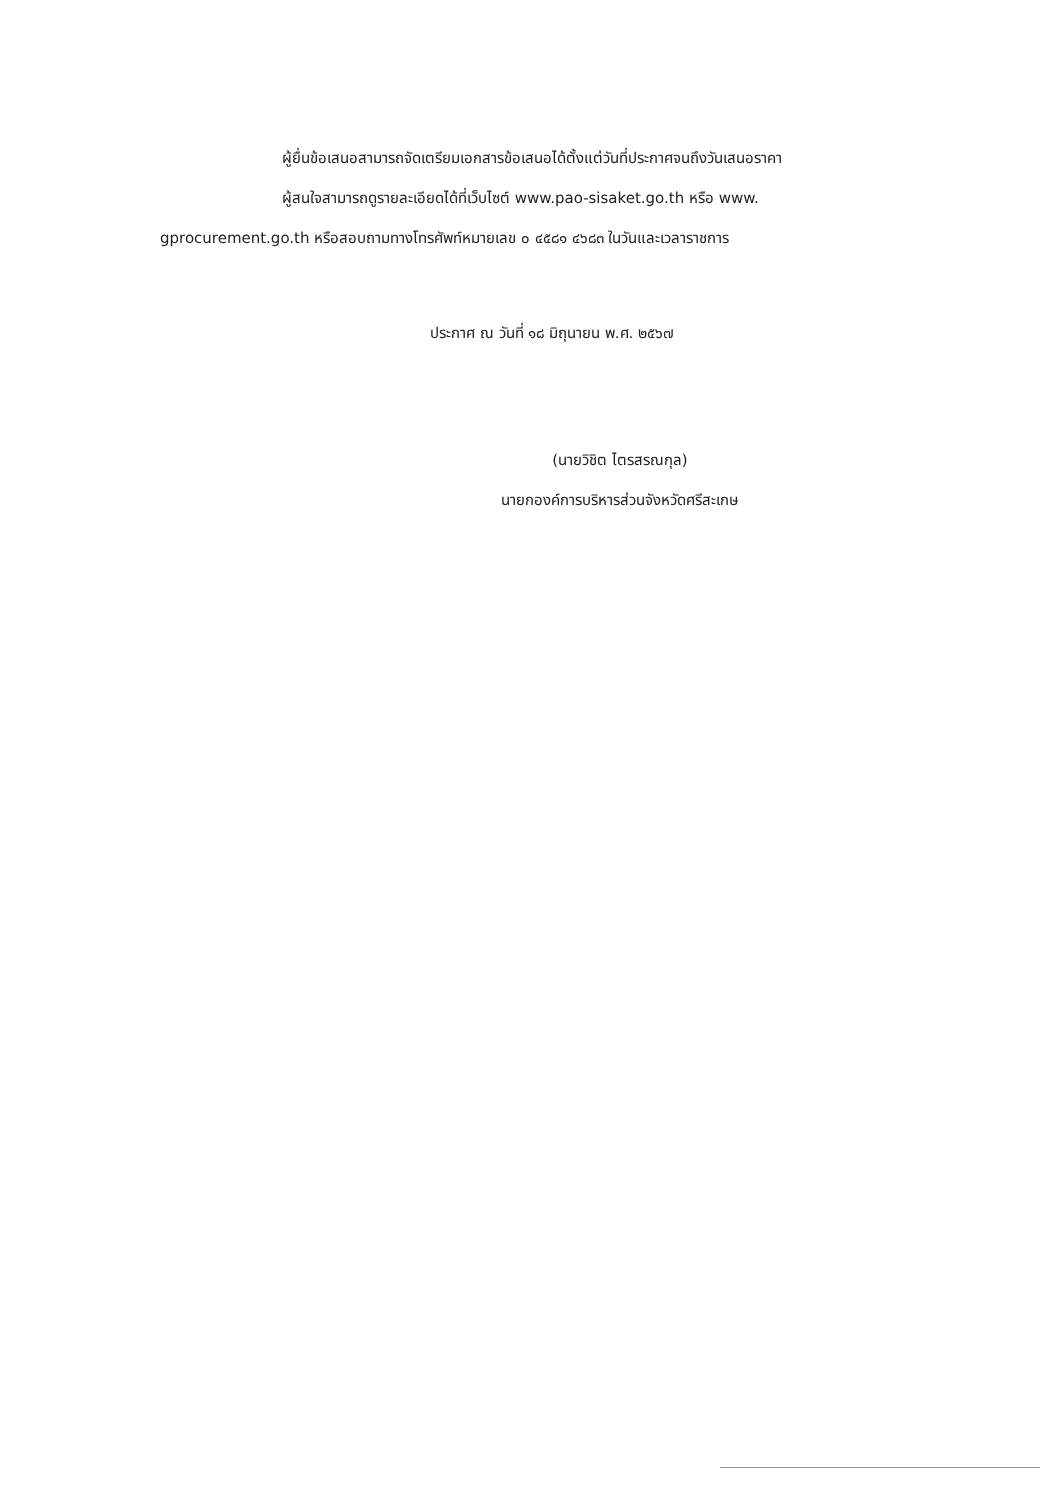ผู้ยื่นข้อเสนอสามารถจัดเตรียมเอกสารข้อเสนอได้ตั้งแต่วันที่ประกาศจนถึงวันเสนอราคา
ผู้สนใจสามารถดูรายละเอียดได้ที่เว็บไซต์ www.pao-sisaket.go.th หรือ www.
gprocurement.go.th หรือสอบถามทางโทรศัพท์หมายเลข ๐ ๔๕๘๑ ๔๖๘๓ ในวันและเวลาราชการ
ประกาศ ณ วันที่ ๑๘ มิถุนายน พ.ศ. ๒๕๖๗
(นายวิชิต ไตรสรณกุล)
นายกองค์การบริหารส่วนจังหวัดศรีสะเกษ